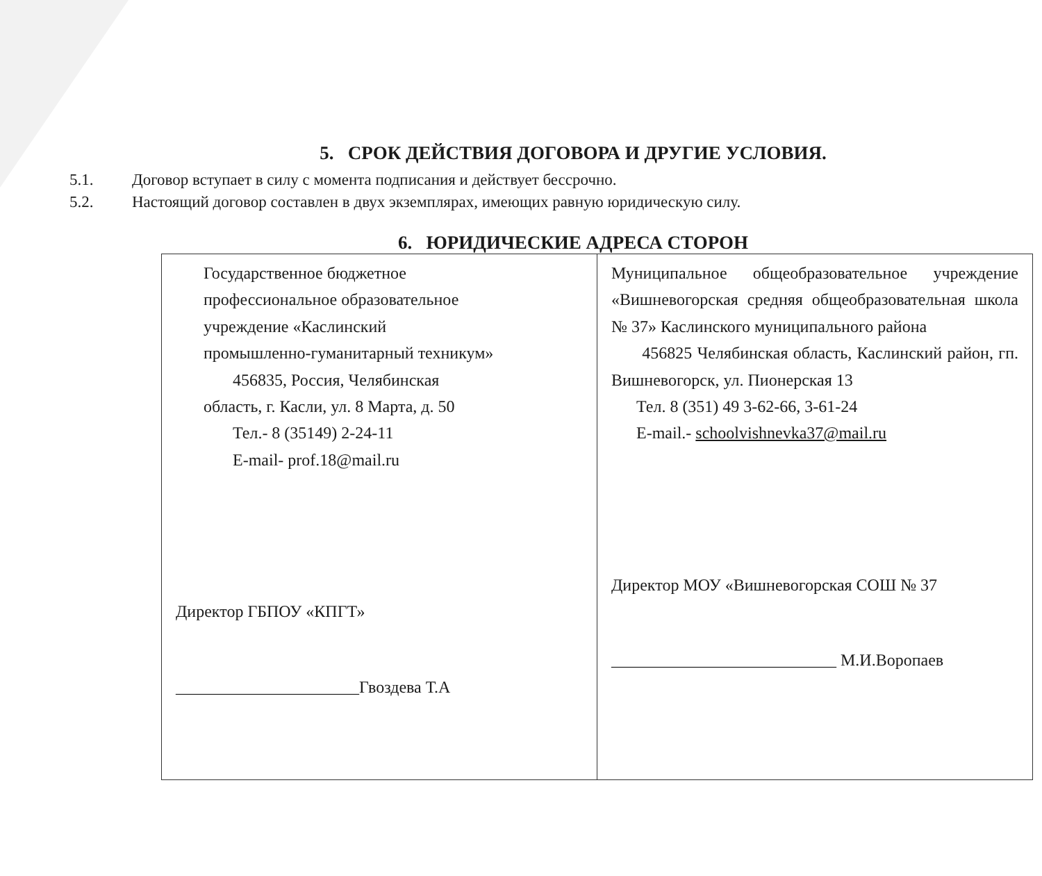5. СРОК ДЕЙСТВИЯ ДОГОВОРА И ДРУГИЕ УСЛОВИЯ.
5.1. Договор вступает в силу с момента подписания и действует бессрочно.
5.2. Настоящий договор составлен в двух экземплярах, имеющих равную юридическую силу.
6. ЮРИДИЧЕСКИЕ АДРЕСА СТОРОН
| Государственное бюджетное профессиональное образовательное учреждение «Каслинский промышленно-гуманитарный техникум» 456835, Россия, Челябинская область, г. Касли, ул. 8 Марта, д. 50 Тел.- 8 (35149) 2-24-11 E-mail- prof.18@mail.ru Директор ГБПОУ «КПГТ» ______________________Гвоздева Т.А | Муниципальное общеобразовательное учреждение «Вишневогорская средняя общеобразовательная школа № 37» Каслинского муниципального района 456825 Челябинская область, Каслинский район, гп. Вишневогорск, ул. Пионерская 13 Тел. 8 (351) 49 3-62-66, 3-61-24 E-mail.- schoolvishnevka37@mail.ru Директор МОУ «Вишневогорская СОШ № 37 ___________________________ М.И.Воропаев |